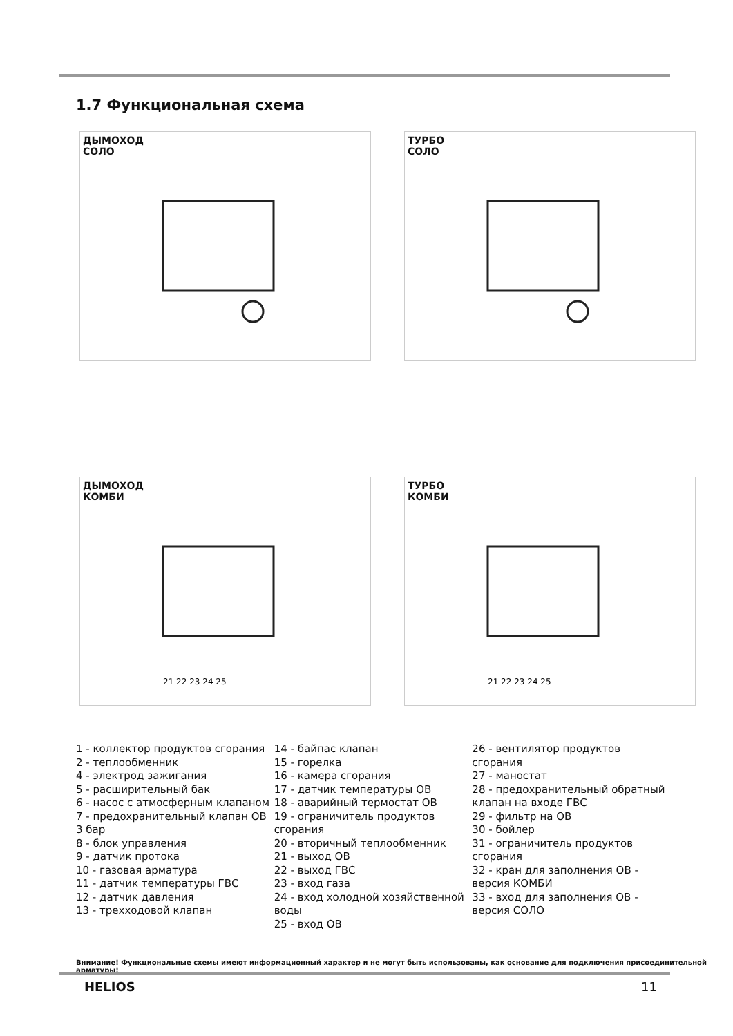1.7 Функциональная схема
ДЫМОХОД
СОЛО
ТУРБО
СОЛО
ДЫМОХОД
КОМБИ
21 22 23 24 25
ТУРБО
КОМБИ
21 22 23 24 25
1 - коллектор продуктов сгорания
2 - теплообменник
4 - электрод зажигания
5 - расширительный бак
6 - насос с атмосферным клапаном
7 - предохранительный клапан ОВ 3 бар
8 - блок управления
9 - датчик протока
10 - газовая арматура
11 - датчик температуры ГВС
12 - датчик давления
13 - трехходовой клапан
14 - байпас клапан
15 - горелка
16 - камера сгорания
17 - датчик температуры ОВ
18 - аварийный термостат ОВ
19 - ограничитель продуктов сгорания
20 - вторичный теплообменник
21 - выход ОВ
22 - выход ГВС
23 - вход газа
24 - вход холодной хозяйственной воды
25 - вход ОВ
26 - вентилятор продуктов сгорания
27 - маностат
28 - предохранительный обратный клапан на входе ГВС
29 - фильтр на ОВ
30 - бойлер
31 - ограничитель продуктов сгорания
32 - кран для заполнения ОВ - версия КОМБИ
33 - вход для заполнения ОВ - версия СОЛО
Внимание! Функциональные схемы имеют информационный характер и не могут быть использованы, как основание для подключения присоединительной арматуры!
HELIOS 11